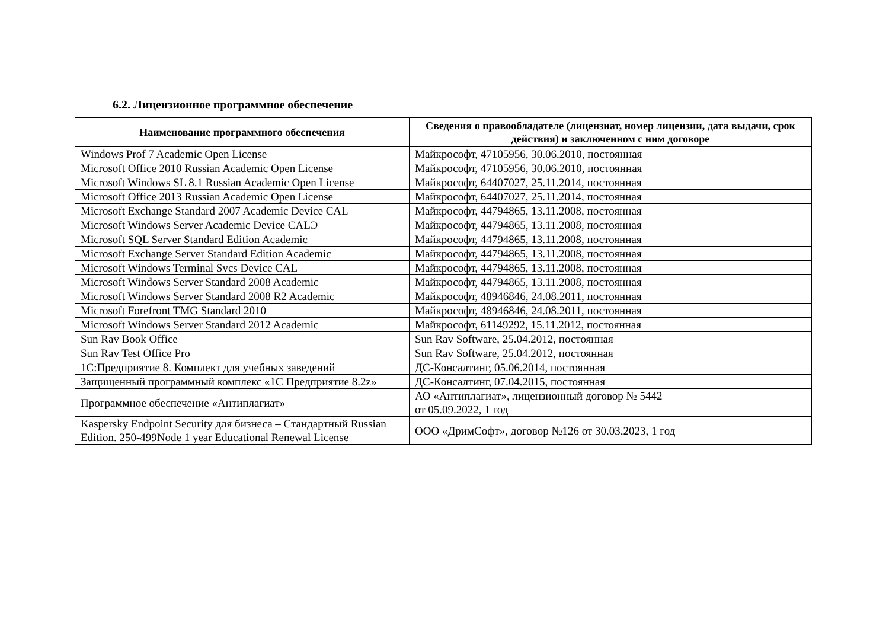6.2. Лицензионное программное обеспечение
| Наименование программного обеспечения | Сведения о правообладателе (лицензиат, номер лицензии, дата выдачи, срок действия) и заключенном с ним договоре |
| --- | --- |
| Windows Prof 7 Academic Open License | Майкрософт, 47105956, 30.06.2010, постоянная |
| Microsoft Office 2010 Russian Academic Open License | Майкрософт, 47105956, 30.06.2010, постоянная |
| Microsoft Windows SL 8.1 Russian Academic Open License | Майкрософт, 64407027, 25.11.2014, постоянная |
| Microsoft Office 2013 Russian Academic Open License | Майкрософт, 64407027, 25.11.2014, постоянная |
| Microsoft Exchange Standard 2007 Academic Device CAL | Майкрософт, 44794865, 13.11.2008, постоянная |
| Microsoft Windows Server Academic Device CALЭ | Майкрософт, 44794865, 13.11.2008, постоянная |
| Microsoft SQL Server Standard Edition Academic | Майкрософт, 44794865, 13.11.2008, постоянная |
| Microsoft Exchange Server Standard Edition Academic | Майкрософт, 44794865, 13.11.2008, постоянная |
| Microsoft Windows Terminal Svcs Device CAL | Майкрософт, 44794865, 13.11.2008, постоянная |
| Microsoft Windows Server Standard 2008 Academic | Майкрософт, 44794865, 13.11.2008, постоянная |
| Microsoft Windows Server Standard 2008 R2 Academic | Майкрософт, 48946846, 24.08.2011, постоянная |
| Microsoft Forefront TMG Standard 2010 | Майкрософт, 48946846, 24.08.2011, постоянная |
| Microsoft Windows Server Standard 2012 Academic | Майкрософт, 61149292, 15.11.2012, постоянная |
| Sun Rav Book Office | Sun Rav Software, 25.04.2012, постоянная |
| Sun Rav Test Office Pro | Sun Rav Software, 25.04.2012, постоянная |
| 1С:Предприятие 8. Комплект для учебных заведений | ДС-Консалтинг, 05.06.2014, постоянная |
| Защищенный программный комплекс «1С Предприятие 8.2z» | ДС-Консалтинг, 07.04.2015, постоянная |
| Программное обеспечение «Антиплагиат» | АО «Антиплагиат», лицензионный договор № 5442 от 05.09.2022, 1 год |
| Kaspersky Endpoint Security для бизнеса – Стандартный Russian Edition. 250-499Node 1 year Educational Renewal License | ООО «ДримСофт», договор №126 от 30.03.2023, 1 год |